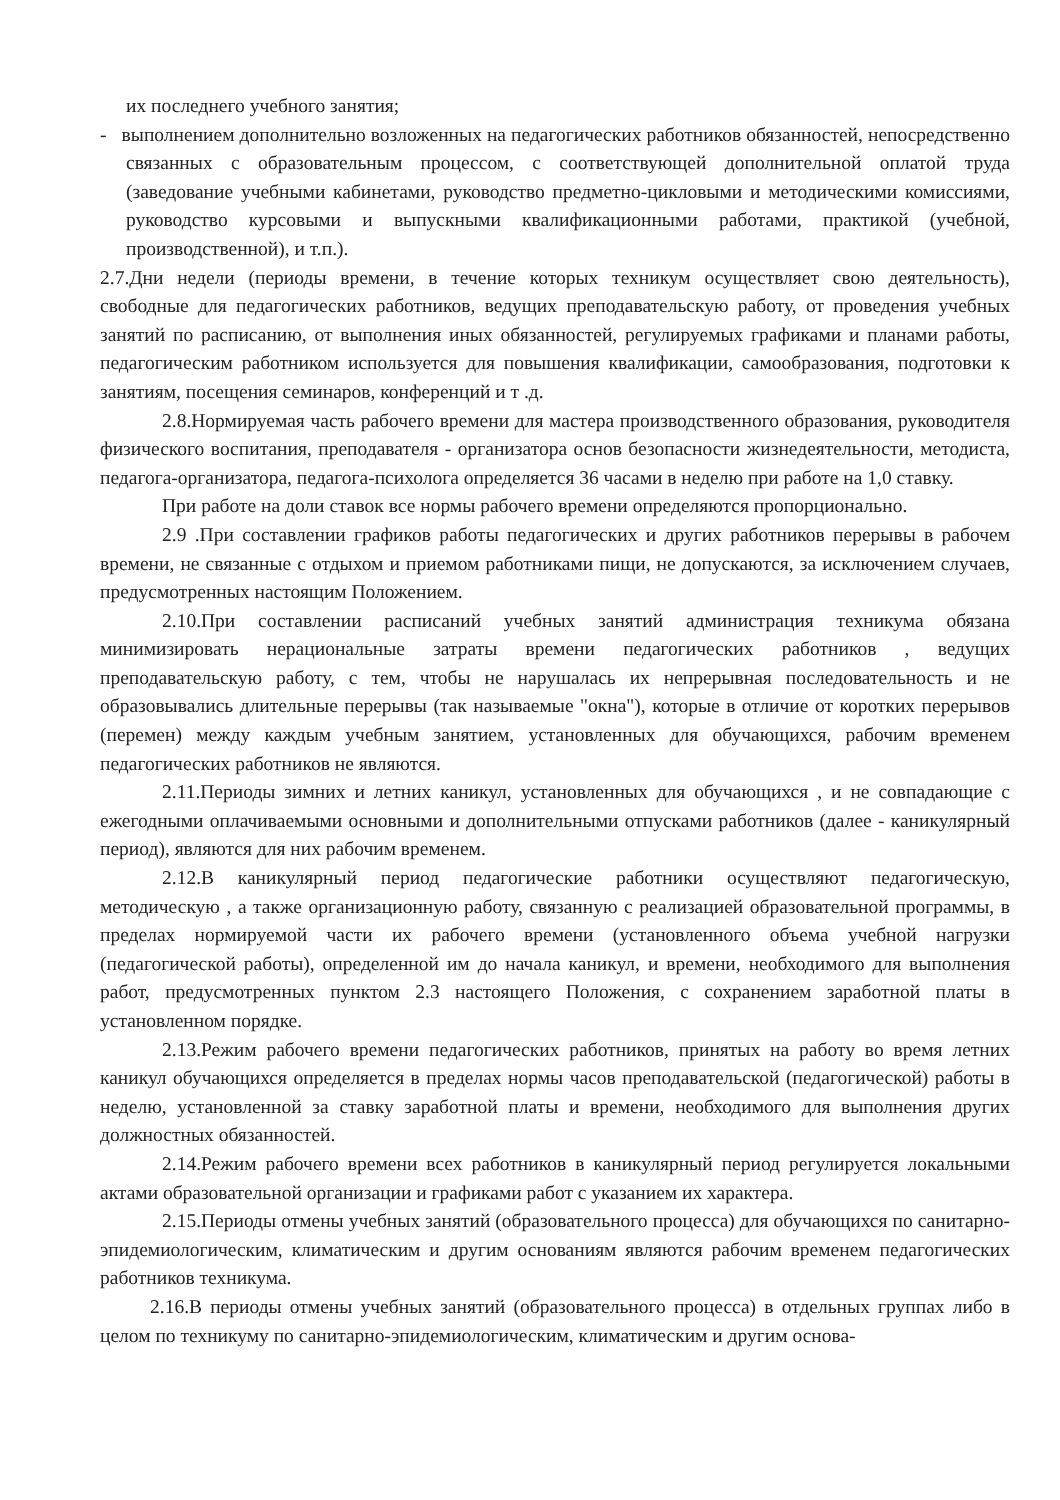их последнего учебного занятия;
- выполнением дополнительно возложенных на педагогических работников обязанностей, непосредственно связанных с образовательным процессом, с соответствующей дополнительной оплатой труда (заведование учебными кабинетами, руководство предметно-цикловыми и методическими комиссиями, руководство курсовыми и выпускными квалификационными работами, практикой (учебной, производственной), и т.п.).
2.7.Дни недели (периоды времени, в течение которых техникум осуществляет свою деятельность), свободные для педагогических работников, ведущих преподавательскую работу, от проведения учебных занятий по расписанию, от выполнения иных обязанностей, регулируемых графиками и планами работы, педагогическим работником используется для повышения квалификации, самообразования, подготовки к занятиям, посещения семинаров, конференций и т .д.
2.8.Нормируемая часть рабочего времени для мастера производственного образования, руководителя физического воспитания, преподавателя - организатора основ безопасности жизнедеятельности, методиста, педагога-организатора, педагога-психолога определяется 36 часами в неделю при работе на 1,0 ставку.
При работе на доли ставок все нормы рабочего времени определяются пропорционально.
2.9 .При составлении графиков работы педагогических и других работников перерывы в рабочем времени, не связанные с отдыхом и приемом работниками пищи, не допускаются, за исключением случаев, предусмотренных настоящим Положением.
2.10.При составлении расписаний учебных занятий администрация техникума обязана минимизировать нерациональные затраты времени педагогических работников , ведущих преподавательскую работу, с тем, чтобы не нарушалась их непрерывная последовательность и не образовывались длительные перерывы (так называемые "окна"), которые в отличие от коротких перерывов (перемен) между каждым учебным занятием, установленных для обучающихся, рабочим временем педагогических работников не являются.
2.11.Периоды зимних и летних каникул, установленных для обучающихся , и не совпадающие с ежегодными оплачиваемыми основными и дополнительными отпусками работников (далее - каникулярный период), являются для них рабочим временем.
2.12.В каникулярный период педагогические работники осуществляют педагогическую, методическую , а также организационную работу, связанную с реализацией образовательной программы, в пределах нормируемой части их рабочего времени (установленного объема учебной нагрузки (педагогической работы), определенной им до начала каникул, и времени, необходимого для выполнения работ, предусмотренных пунктом 2.3 настоящего Положения, с сохранением заработной платы в установленном порядке.
2.13.Режим рабочего времени педагогических работников, принятых на работу во время летних каникул обучающихся определяется в пределах нормы часов преподавательской (педагогической) работы в неделю, установленной за ставку заработной платы и времени, необходимого для выполнения других должностных обязанностей.
2.14.Режим рабочего времени всех работников в каникулярный период регулируется локальными актами образовательной организации и графиками работ с указанием их характера.
2.15.Периоды отмены учебных занятий (образовательного процесса) для обучающихся по санитарно-эпидемиологическим, климатическим и другим основаниям являются рабочим временем педагогических работников техникума.
2.16.В периоды отмены учебных занятий (образовательного процесса) в отдельных группах либо в целом по техникуму по санитарно-эпидемиологическим, климатическим и другим основа-